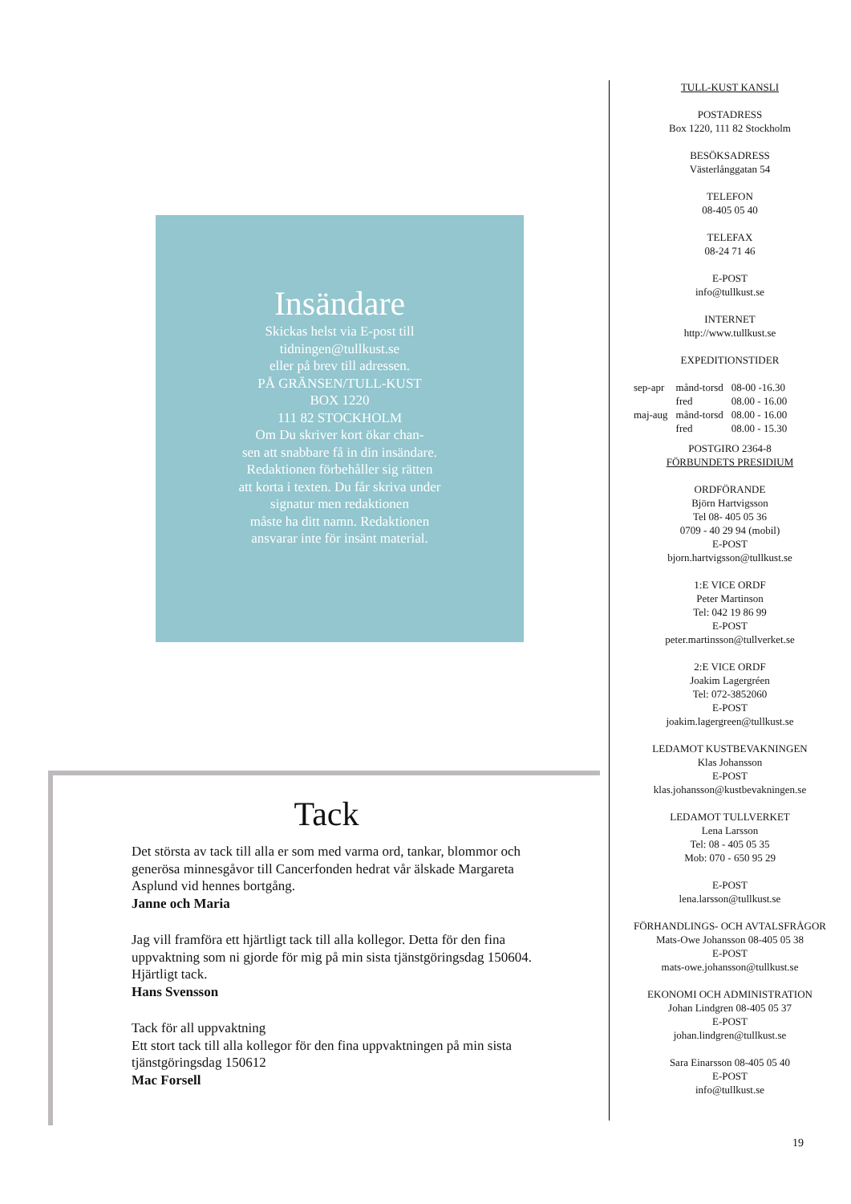Insändare
Skickas helst via E-post till
tidningen@tullkust.se
eller på brev till adressen.
PÅ GRÄNSEN/TULL-KUST
BOX 1220
111 82 STOCKHOLM
Om Du skriver kort ökar chan-
sen att snabbare få in din insändare.
Redaktionen förbehåller sig rätten
att korta i texten. Du får skriva under
signatur men redaktionen
måste ha ditt namn. Redaktionen
ansvarar inte för insänt material.
Tack
Det största av tack till alla er som med varma ord, tankar, blommor och generösa minnesgåvor till Cancerfonden hedrat vår älskade Margareta Asplund vid hennes bortgång.
Janne och Maria
Jag vill framföra ett hjärtligt tack till alla kollegor. Detta för den fina uppvaktning som ni gjorde för mig på min sista tjänstgöringsdag 150604. Hjärtligt tack.
Hans Svensson
Tack för all uppvaktning
Ett stort tack till alla kollegor för den fina uppvaktningen på min sista tjänstgöringsdag 150612
Mac Forsell
TULL-KUST KANSLI
POSTADRESS
Box 1220, 111 82 Stockholm
BESÖKSADRESS
Västerlånggatan 54
TELEFON
08-405 05 40
TELEFAX
08-24 71 46
E-POST
info@tullkust.se
INTERNET
http://www.tullkust.se
EXPEDITIONSTIDER
| sep-apr | månd-torsd | 08-00 -16.30 |
| | fred | 08.00 - 16.00 |
| maj-aug | månd-torsd | 08.00 - 16.00 |
| | fred | 08.00 - 15.30 |
POSTGIRO 2364-8
FÖRBUNDETS PRESIDIUM
ORDFÖRANDE
Björn Hartvigsson
Tel 08- 405 05 36
0709 - 40 29 94 (mobil)
E-POST
bjorn.hartvigsson@tullkust.se
1:E VICE ORDF
Peter Martinson
Tel: 042 19 86 99
E-POST
peter.martinsson@tullverket.se
2:E VICE ORDF
Joakim Lagergréen
Tel: 072-3852060
E-POST
joakim.lagergreen@tullkust.se
LEDAMOT KUSTBEVAKNINGEN
Klas Johansson
E-POST
klas.johansson@kustbevakningen.se
LEDAMOT TULLVERKET
Lena Larsson
Tel: 08 - 405 05 35
Mob: 070 - 650 95 29
E-POST
lena.larsson@tullkust.se
FÖRHANDLINGS- OCH AVTALSFRÅGOR
Mats-Owe Johansson 08-405 05 38
E-POST
mats-owe.johansson@tullkust.se
EKONOMI OCH ADMINISTRATION
Johan Lindgren 08-405 05 37
E-POST
johan.lindgren@tullkust.se
Sara Einarsson 08-405 05 40
E-POST
info@tullkust.se
19